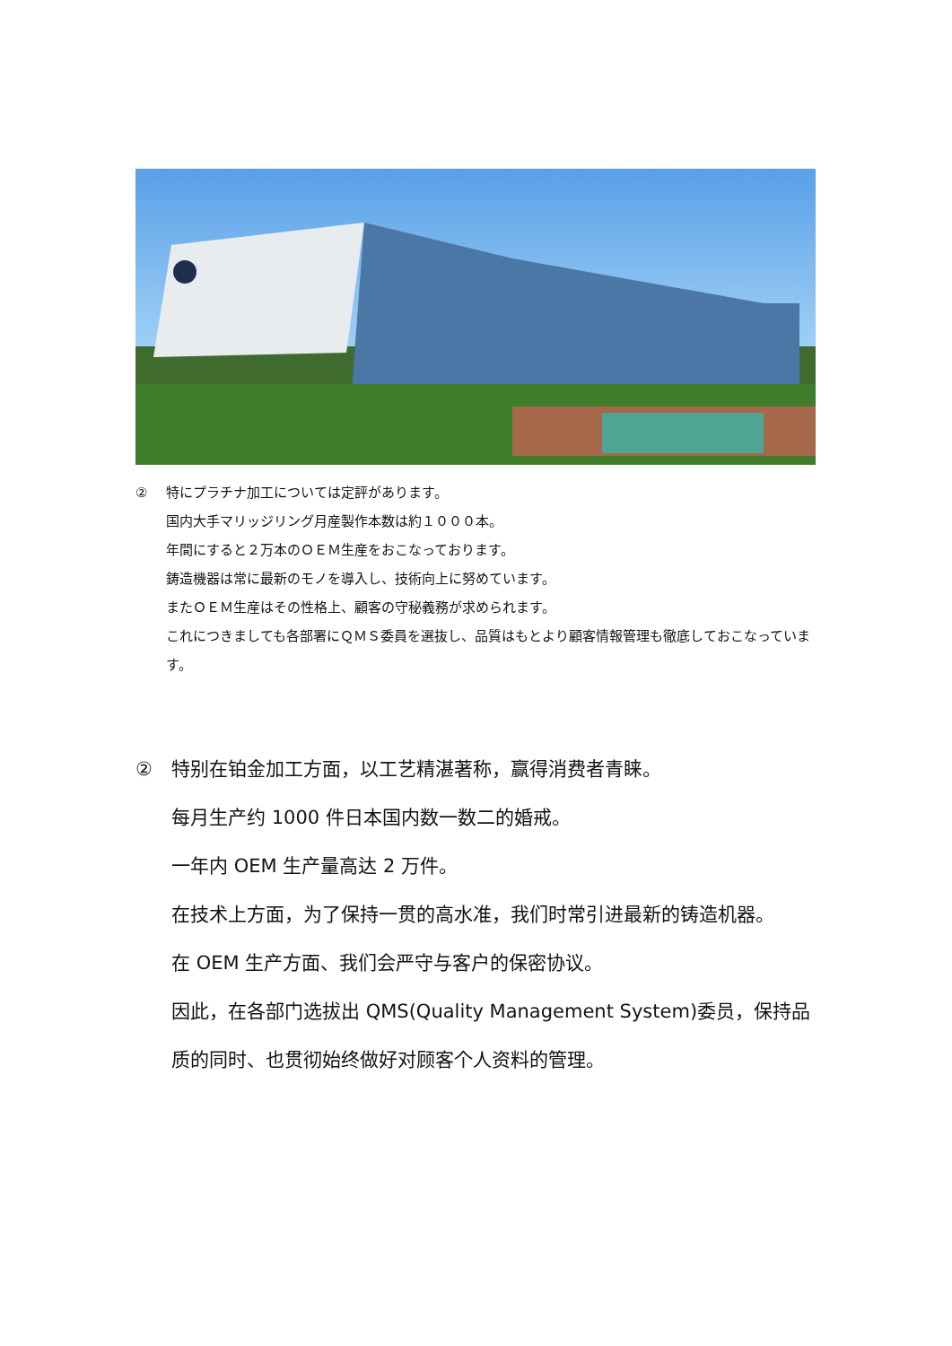② 特にプラチナ加工については定評があります。
国内大手マリッジリング月産製作本数は約１０００本。
年間にすると２万本のＯＥＭ生産をおこなっております。
鋳造機器は常に最新のモノを導入し、技術向上に努めています。
またＯＥＭ生産はその性格上、顧客の守秘義務が求められます。
これにつきましても各部署にＱＭＳ委員を選抜し、品質はもとより顧客情報管理も徹底しておこなっています。
② 特别在铂金加工方面，以工艺精湛著称，赢得消费者青睐。
每月生产约 1000 件日本国内数一数二的婚戒。
一年内 OEM 生产量高达 2 万件。
在技术上方面，为了保持一贯的高水准，我们时常引进最新的铸造机器。
在 OEM 生产方面、我们会严守与客户的保密协议。
因此，在各部门选拔出 QMS(Quality Management System)委员，保持品质的同时、也贯彻始终做好对顾客个人资料的管理。